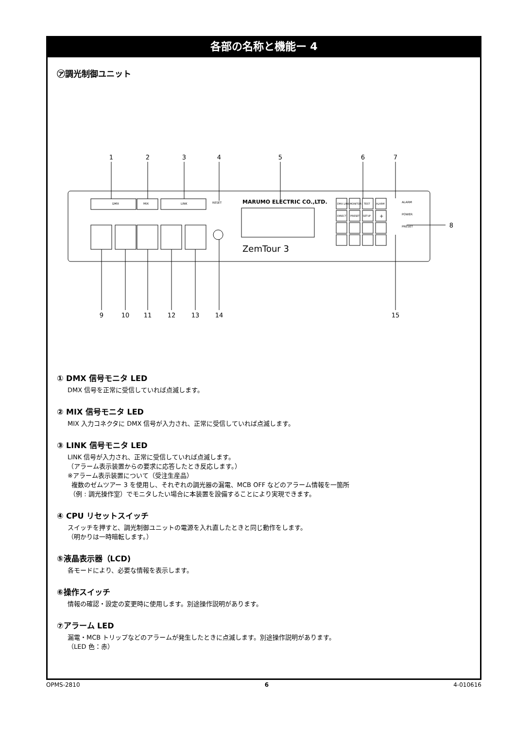各部の名称と機能ー 4
㋐調光制御ユニット
MARUMO ELECTRIC CO.,LTD.
ZemTour 3
RESET
DMX
MIX
LINK
DMX LINK
MONITOR
TEST
ALARM
DIRECT
PRESET
SETUP
+
ALARM
POWER
PRESET
1
2
3
4
5
6
7
8
9
10
11
12
13
14
15
① DMX 信号モニタ LED
DMX 信号を正常に受信していれば点滅します。
② MIX 信号モニタ LED
MIX 入力コネクタに DMX 信号が入力され、正常に受信していれば点滅します。
③ LINK 信号モニタ LED
LINK 信号が入力され、正常に受信していれば点滅します。
（アラーム表示装置からの要求に応答したとき反応します。）
※アラーム表示装置について（受注生産品）
複数のゼムツアー 3 を使用し、それぞれの調光器の漏電、MCB OFF などのアラーム情報を一箇所
（例 : 調光操作室）でモニタしたい場合に本装置を設備することにより実現できます。
④ CPU リセットスイッチ
スイッチを押すと、調光制御ユニットの電源を入れ直したときと同じ動作をします。
（明かりは一時暗転します。）
⑤液晶表示器（LCD)
各モードにより、必要な情報を表示します。
⑥操作スイッチ
情報の確認・設定の変更時に使用します。別途操作説明があります。
⑦アラーム LED
漏電・MCB トリップなどのアラームが発生したときに点滅します。別途操作説明があります。
（LED 色：赤）
OPMS-2810 6 4-010616